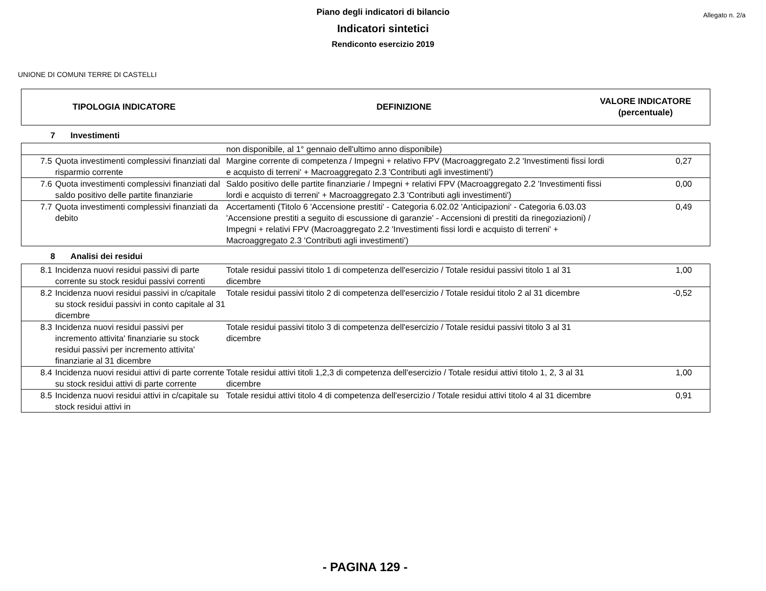Allegato n. 2/a
Piano degli indicatori di bilancio
Indicatori sintetici
Rendiconto esercizio 2019
UNIONE DI COMUNI TERRE DI CASTELLI
| TIPOLOGIA INDICATORE | DEFINIZIONE | VALORE INDICATORE (percentuale) |
| --- | --- | --- |
| 7 | Investimenti | | |
| | | non disponibile, al 1° gennaio dell'ultimo anno disponibile) | |
| 7.5 | Quota investimenti complessivi finanziati dal risparmio corrente | Margine corrente di competenza / Impegni + relativo FPV (Macroaggregato 2.2 'Investimenti fissi lordi e acquisto di terreni' + Macroaggregato 2.3 'Contributi agli investimenti') | 0,27 |
| 7.6 | Quota investimenti complessivi finanziati dal saldo positivo delle partite finanziarie | Saldo positivo delle partite finanziarie / Impegni + relativi FPV (Macroaggregato 2.2 'Investimenti fissi lordi e acquisto di terreni' + Macroaggregato 2.3 'Contributi agli investimenti') | 0,00 |
| 7.7 | Quota investimenti complessivi finanziati da debito | Accertamenti (Titolo 6 'Accensione prestiti' - Categoria 6.02.02 'Anticipazioni' - Categoria 6.03.03 'Accensione prestiti a seguito di escussione di garanzie' - Accensioni di prestiti da rinegoziazioni) / Impegni + relativi FPV (Macroaggregato 2.2 'Investimenti fissi lordi e acquisto di terreni' + Macroaggregato 2.3 'Contributi agli investimenti') | 0,49 |
| 8 | Analisi dei residui | | |
| 8.1 | Incidenza nuovi residui passivi di parte corrente su stock residui passivi correnti | Totale residui passivi titolo 1 di competenza dell'esercizio / Totale residui passivi titolo 1 al 31 dicembre | 1,00 |
| 8.2 | Incidenza nuovi residui passivi in c/capitale su stock residui passivi in conto capitale al 31 dicembre | Totale residui passivi titolo 2 di competenza dell'esercizio / Totale residui titolo 2 al 31 dicembre | -0,52 |
| 8.3 | Incidenza nuovi residui passivi per incremento attivita' finanziarie su stock residui passivi per incremento attivita' finanziarie al 31 dicembre | Totale residui passivi titolo 3 di competenza dell'esercizio / Totale residui passivi titolo 3 al 31 dicembre | |
| 8.4 | Incidenza nuovi residui attivi di parte corrente su stock residui attivi di parte corrente | Totale residui attivi titoli 1,2,3 di competenza dell'esercizio / Totale residui attivi titolo 1, 2, 3 al 31 dicembre | 1,00 |
| 8.5 | Incidenza nuovi residui attivi in c/capitale su stock residui attivi in | Totale residui attivi titolo 4 di competenza dell'esercizio / Totale residui attivi titolo 4 al 31 dicembre | 0,91 |
- PAGINA 129 -